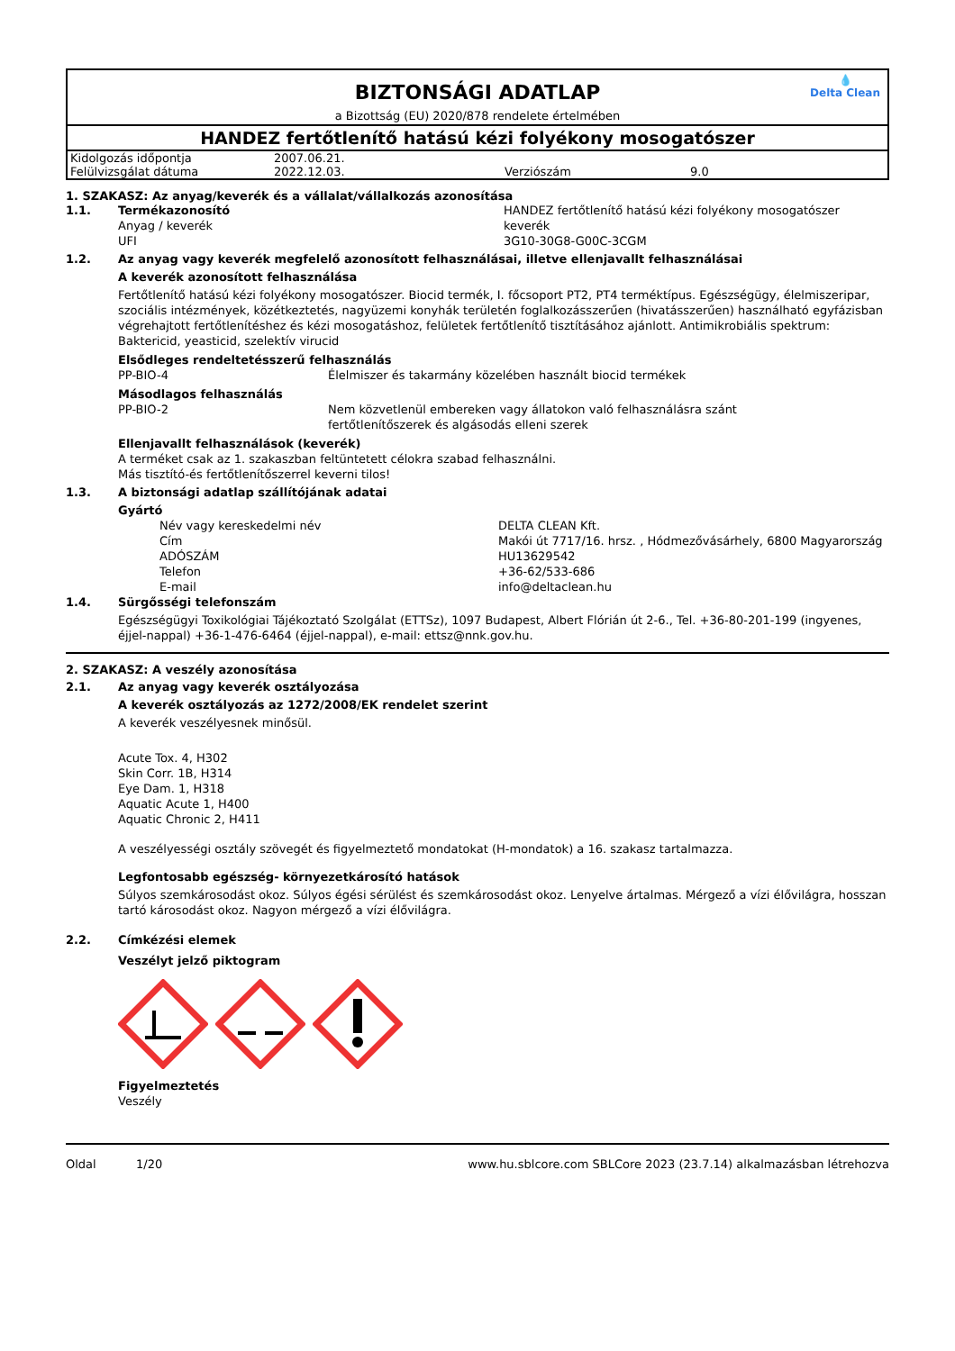BIZTONSÁGI ADATLAP
a Bizottság (EU) 2020/878 rendelete értelmében
💧
Delta Clean
HANDEZ fertőtlenítő hatású kézi folyékony mosogatószer
| Kidolgozás időpontja | 2007.06.21. | | |
| Felülvizsgálat dátuma | 2022.12.03. | Verziószám | 9.0 |
1. SZAKASZ: Az anyag/keverék és a vállalat/vállalkozás azonosítása
1.1. Termékazonosító HANDEZ fertőtlenítő hatású kézi folyékony mosogatószer
Anyag / keverék keverék
UFI 3G10-30G8-G00C-3CGM
1.2. Az anyag vagy keverék megfelelő azonosított felhasználásai, illetve ellenjavallt felhasználásai
A keverék azonosított felhasználása
Fertőtlenítő hatású kézi folyékony mosogatószer. Biocid termék, I. főcsoport PT2, PT4 terméktípus. Egészségügy, élelmiszeripar, szociális intézmények, közétkeztetés, nagyüzemi konyhák területén foglalkozásszerűen (hivatásszerűen) használható egyfázisban végrehajtott fertőtlenítéshez és kézi mosogatáshoz, felületek fertőtlenítő tisztításához ajánlott. Antimikrobiális spektrum: Baktericid, yeasticid, szelektív virucid
Elsődleges rendeltetésszerű felhasználás
PP-BIO-4 Élelmiszer és takarmány közelében használt biocid termékek
Másodlagos felhasználás
PP-BIO-2 Nem közvetlenül embereken vagy állatokon való felhasználásra szánt
fertőtlenítőszerek és algásodás elleni szerek
Ellenjavallt felhasználások (keverék)
A terméket csak az 1. szakaszban feltüntetett célokra szabad felhasználni.
Más tisztító-és fertőtlenítőszerrel keverni tilos!
1.3. A biztonsági adatlap szállítójának adatai
Gyártó
| Név vagy kereskedelmi név | DELTA CLEAN Kft. |
| Cím | Makói út 7717/16. hrsz. , Hódmezővásárhely, 6800 Magyarország |
| ADÓSZÁM | HU13629542 |
| Telefon | +36-62/533-686 |
| E-mail | info@deltaclean.hu |
1.4. Sürgősségi telefonszám
Egészségügyi Toxikológiai Tájékoztató Szolgálat (ETTSz), 1097 Budapest, Albert Flórián út 2-6., Tel. +36-80-201-199 (ingyenes, éjjel-nappal) +36-1-476-6464 (éjjel-nappal), e-mail: ettsz@nnk.gov.hu.
2. SZAKASZ: A veszély azonosítása
2.1. Az anyag vagy keverék osztályozása
A keverék osztályozás az 1272/2008/EK rendelet szerint
A keverék veszélyesnek minősül.
Acute Tox. 4, H302
Skin Corr. 1B, H314
Eye Dam. 1, H318
Aquatic Acute 1, H400
Aquatic Chronic 2, H411
A veszélyességi osztály szövegét és figyelmeztető mondatokat (H-mondatok) a 16. szakasz tartalmazza.
Legfontosabb egészség- környezetkárosító hatások
Súlyos szemkárosodást okoz. Súlyos égési sérülést és szemkárosodást okoz. Lenyelve ártalmas. Mérgező a vízi élővilágra, hosszan tartó károsodást okoz. Nagyon mérgező a vízi élővilágra.
2.2. Címkézési elemek
Veszélyt jelző piktogram
Figyelmeztetés
Veszély
Oldal 1/20 www.hu.sblcore.com SBLCore 2023 (23.7.14) alkalmazásban létrehozva